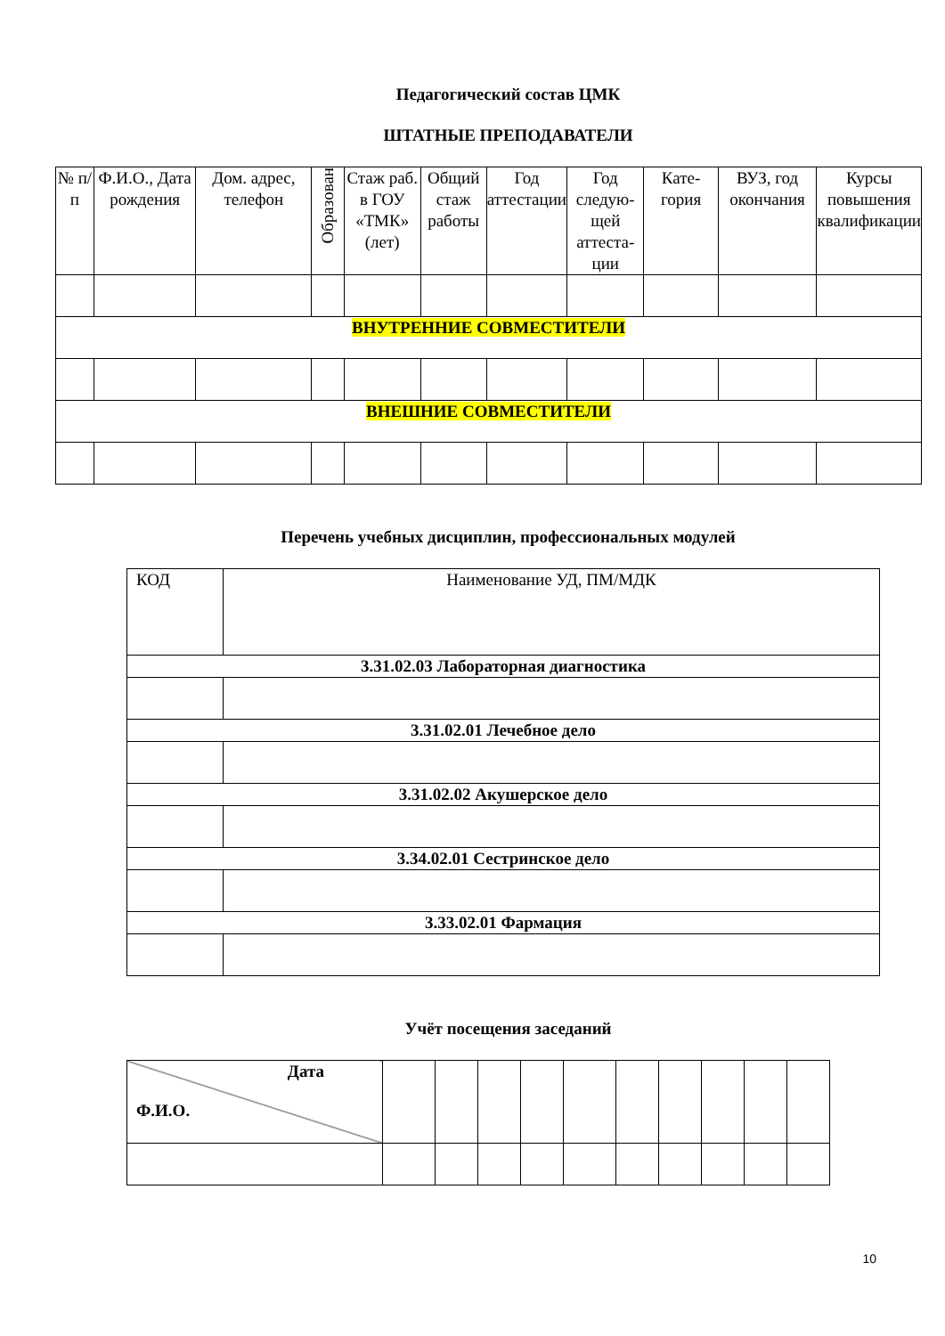Педагогический состав ЦМК
ШТАТНЫЕ ПРЕПОДАВАТЕЛИ
| № п/п | Ф.И.О., Дата рождения | Дом. адрес, телефон | Образован | Стаж раб. в ГОУ «ТМК» (лет) | Общий стаж работы | Год аттестации | Год следую-щей аттеста-ции | Кате-гория | ВУЗ, год окончания | Курсы повышения квалификации |
| --- | --- | --- | --- | --- | --- | --- | --- | --- | --- | --- |
| ВНУТРЕННИЕ СОВМЕСТИТЕЛИ | | | | | | | | | | |
| ВНЕШНИЕ СОВМЕСТИТЕЛИ | | | | | | | | | | |
Перечень учебных дисциплин, профессиональных модулей
| КОД | Наименование УД, ПМ/МДК |
| 3.31.02.03 Лабораторная диагностика | |
| 3.31.02.01 Лечебное дело | |
| 3.31.02.02 Акушерское дело | |
| 3.34.02.01 Сестринское дело | |
| 3.33.02.01 Фармация | |
Учёт посещения заседаний
| Дата Ф.И.О. | | | | | | | | | | |
10